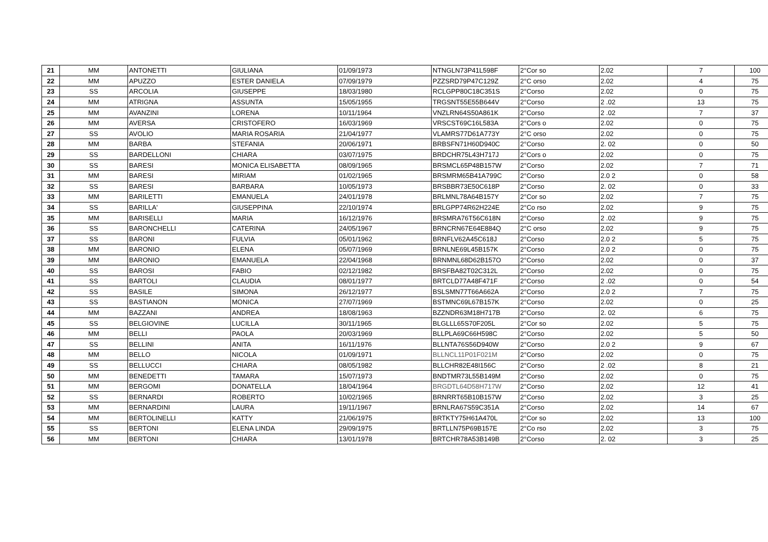| 21 | MM | ANTONETTI | GIULIANA | 01/09/1973 | NTNGLN73P41L598F | 2°Cor so | 2.02 | 7 | 100 |
| 22 | MM | APUZZO | ESTER DANIELA | 07/09/1979 | PZZSRD79P47C129Z | 2°C orso | 2.02 | 4 | 75 |
| 23 | SS | ARCOLIA | GIUSEPPE | 18/03/1980 | RCLGPP80C18C351S | 2°Corso | 2.02 | 0 | 75 |
| 24 | MM | ATRIGNA | ASSUNTA | 15/05/1955 | TRGSNT55E55B644V | 2°Corso | 2 .02 | 13 | 75 |
| 25 | MM | AVANZINI | LORENA | 10/11/1964 | VNZLRN64S50A861K | 2°Corso | 2 .02 | 7 | 37 |
| 26 | MM | AVERSA | CRISTOFERO | 16/03/1969 | VRSCST69C16L583A | 2°Cors o | 2.02 | 0 | 75 |
| 27 | SS | AVOLIO | MARIA ROSARIA | 21/04/1977 | VLAMRS77D61A773Y | 2°C orso | 2.02 | 0 | 75 |
| 28 | MM | BARBA | STEFANIA | 20/06/1971 | BRBSFN71H60D940C | 2°Corso | 2. 02 | 0 | 50 |
| 29 | SS | BARDELLONI | CHIARA | 03/07/1975 | BRDCHR75L43H717J | 2°Cors o | 2.02 | 0 | 75 |
| 30 | SS | BARESI | MONICA ELISABETTA | 08/09/1965 | BRSMCL65P48B157W | 2°Corso | 2.02 | 7 | 71 |
| 31 | MM | BARESI | MIRIAM | 01/02/1965 | BRSMRM65B41A799C | 2°Corso | 2.0 2 | 0 | 58 |
| 32 | SS | BARESI | BARBARA | 10/05/1973 | BRSBBR73E50C618P | 2°Corso | 2. 02 | 0 | 33 |
| 33 | MM | BARILETTI | EMANUELA | 24/01/1978 | BRLMNL78A64B157Y | 2°Cor so | 2.02 | 7 | 75 |
| 34 | SS | BARILLA' | GIUSEPPINA | 22/10/1974 | BRLGPP74R62H224E | 2°Co rso | 2.02 | 9 | 75 |
| 35 | MM | BARISELLI | MARIA | 16/12/1976 | BRSMRA76T56C618N | 2°Corso | 2 .02 | 9 | 75 |
| 36 | SS | BARONCHELLI | CATERINA | 24/05/1967 | BRNCRN67E64E884Q | 2°C orso | 2.02 | 9 | 75 |
| 37 | SS | BARONI | FULVIA | 05/01/1962 | BRNFLV62A45C618J | 2°Corso | 2.0 2 | 5 | 75 |
| 38 | MM | BARONIO | ELENA | 05/07/1969 | BRNLNE69L45B157K | 2°Corso | 2.0 2 | 0 | 75 |
| 39 | MM | BARONIO | EMANUELA | 22/04/1968 | BRNMNL68D62B157O | 2°Corso | 2.02 | 0 | 37 |
| 40 | SS | BAROSI | FABIO | 02/12/1982 | BRSFBA82T02C312L | 2°Corso | 2.02 | 0 | 75 |
| 41 | SS | BARTOLI | CLAUDIA | 08/01/1977 | BRTCLD77A48F471F | 2°Corso | 2 .02 | 0 | 54 |
| 42 | SS | BASILE | SIMONA | 26/12/1977 | BSLSMN77T66A662A | 2°Corso | 2.0 2 | 7 | 75 |
| 43 | SS | BASTIANON | MONICA | 27/07/1969 | BSTMNC69L67B157K | 2°Corso | 2.02 | 0 | 25 |
| 44 | MM | BAZZANI | ANDREA | 18/08/1963 | BZZNDR63M18H717B | 2°Corso | 2. 02 | 6 | 75 |
| 45 | SS | BELGIOVINE | LUCILLA | 30/11/1965 | BLGLLL65S70F205L | 2°Cor so | 2.02 | 5 | 75 |
| 46 | MM | BELLI | PAOLA | 20/03/1969 | BLLPLA69C66H598C | 2°Corso | 2.02 | 5 | 50 |
| 47 | SS | BELLINI | ANITA | 16/11/1976 | BLLNTA76S56D940W | 2°Corso | 2.0 2 | 9 | 67 |
| 48 | MM | BELLO | NICOLA | 01/09/1971 | BLLNCL11P01F021M | 2°Corso | 2.02 | 0 | 75 |
| 49 | SS | BELLUCCI | CHIARA | 08/05/1982 | BLLCHR82E48I156C | 2°Corso | 2 .02 | 8 | 21 |
| 50 | MM | BENEDETTI | TAMARA | 15/07/1973 | BNDTMR73L55B149M | 2°Corso | 2.02 | 0 | 75 |
| 51 | MM | BERGOMI | DONATELLA | 18/04/1964 | BRGDTL64D58H717W | 2°Corso | 2.02 | 12 | 41 |
| 52 | SS | BERNARDI | ROBERTO | 10/02/1965 | BRNRRT65B10B157W | 2°Corso | 2.02 | 3 | 25 |
| 53 | MM | BERNARDINI | LAURA | 19/11/1967 | BRNLRA67S59C351A | 2°Corso | 2.02 | 14 | 67 |
| 54 | MM | BERTOLINELLI | KATTY | 21/06/1975 | BRTKTY75H61A470L | 2°Cor so | 2.02 | 13 | 100 |
| 55 | SS | BERTONI | ELENA LINDA | 29/09/1975 | BRTLLN75P69B157E | 2°Co rso | 2.02 | 3 | 75 |
| 56 | MM | BERTONI | CHIARA | 13/01/1978 | BRTCHR78A53B149B | 2°Corso | 2. 02 | 3 | 25 |